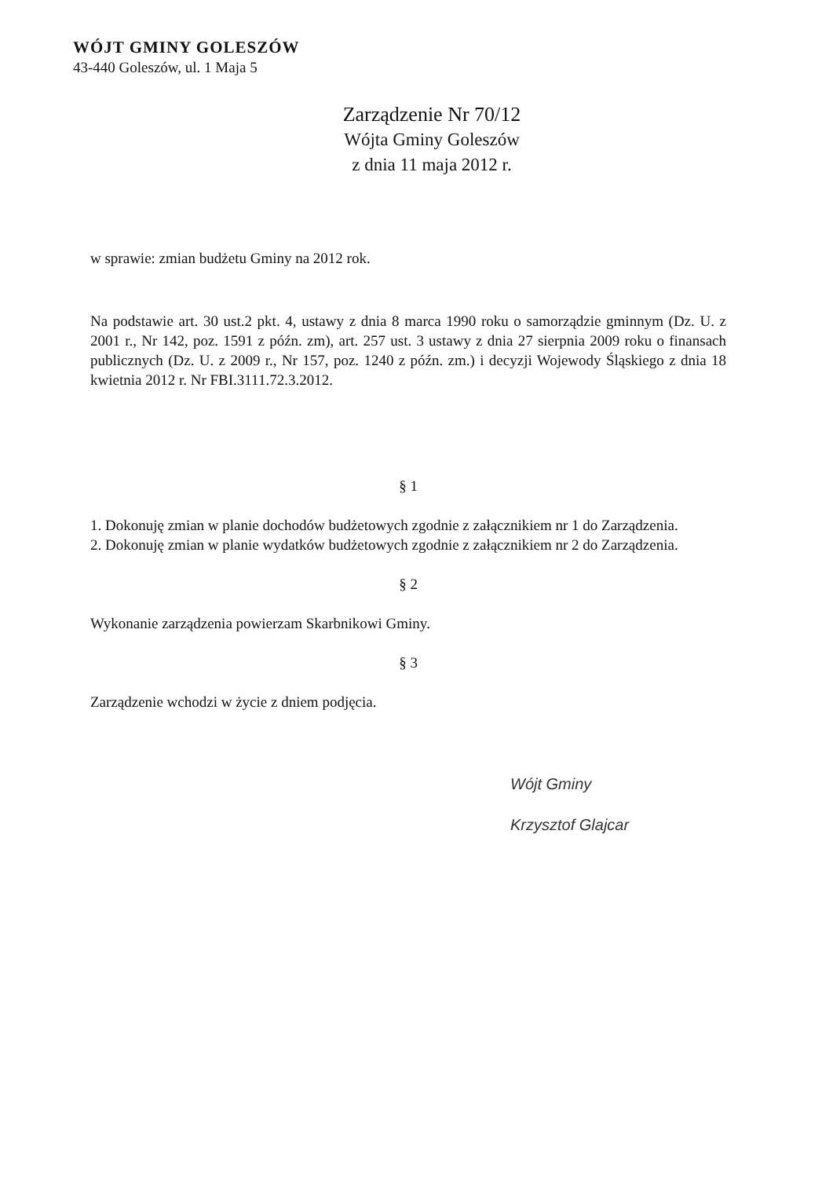WÓJT GMINY GOLESZÓW
43-440 Goleszów, ul. 1 Maja 5
Zarządzenie Nr 70/12
Wójta Gminy Goleszów
z dnia 11 maja 2012 r.
w sprawie: zmian budżetu Gminy na 2012 rok.
Na podstawie art. 30 ust.2 pkt. 4, ustawy z dnia 8 marca 1990 roku o samorządzie gminnym (Dz. U. z 2001 r., Nr 142, poz. 1591 z późn. zm), art. 257 ust. 3 ustawy z dnia 27 sierpnia 2009 roku o finansach publicznych (Dz. U. z 2009 r., Nr 157, poz. 1240 z późn. zm.) i decyzji Wojewody Śląskiego z dnia 18 kwietnia 2012 r. Nr FBI.3111.72.3.2012.
§ 1
1. Dokonuję zmian w planie dochodów budżetowych zgodnie z załącznikiem nr 1 do Zarządzenia.
2. Dokonuję zmian w planie wydatków budżetowych zgodnie z załącznikiem nr 2 do Zarządzenia.
§ 2
Wykonanie zarządzenia powierzam Skarbnikowi Gminy.
§ 3
Zarządzenie wchodzi w życie z dniem podjęcia.
Wójt Gminy
Krzysztof Glajcar